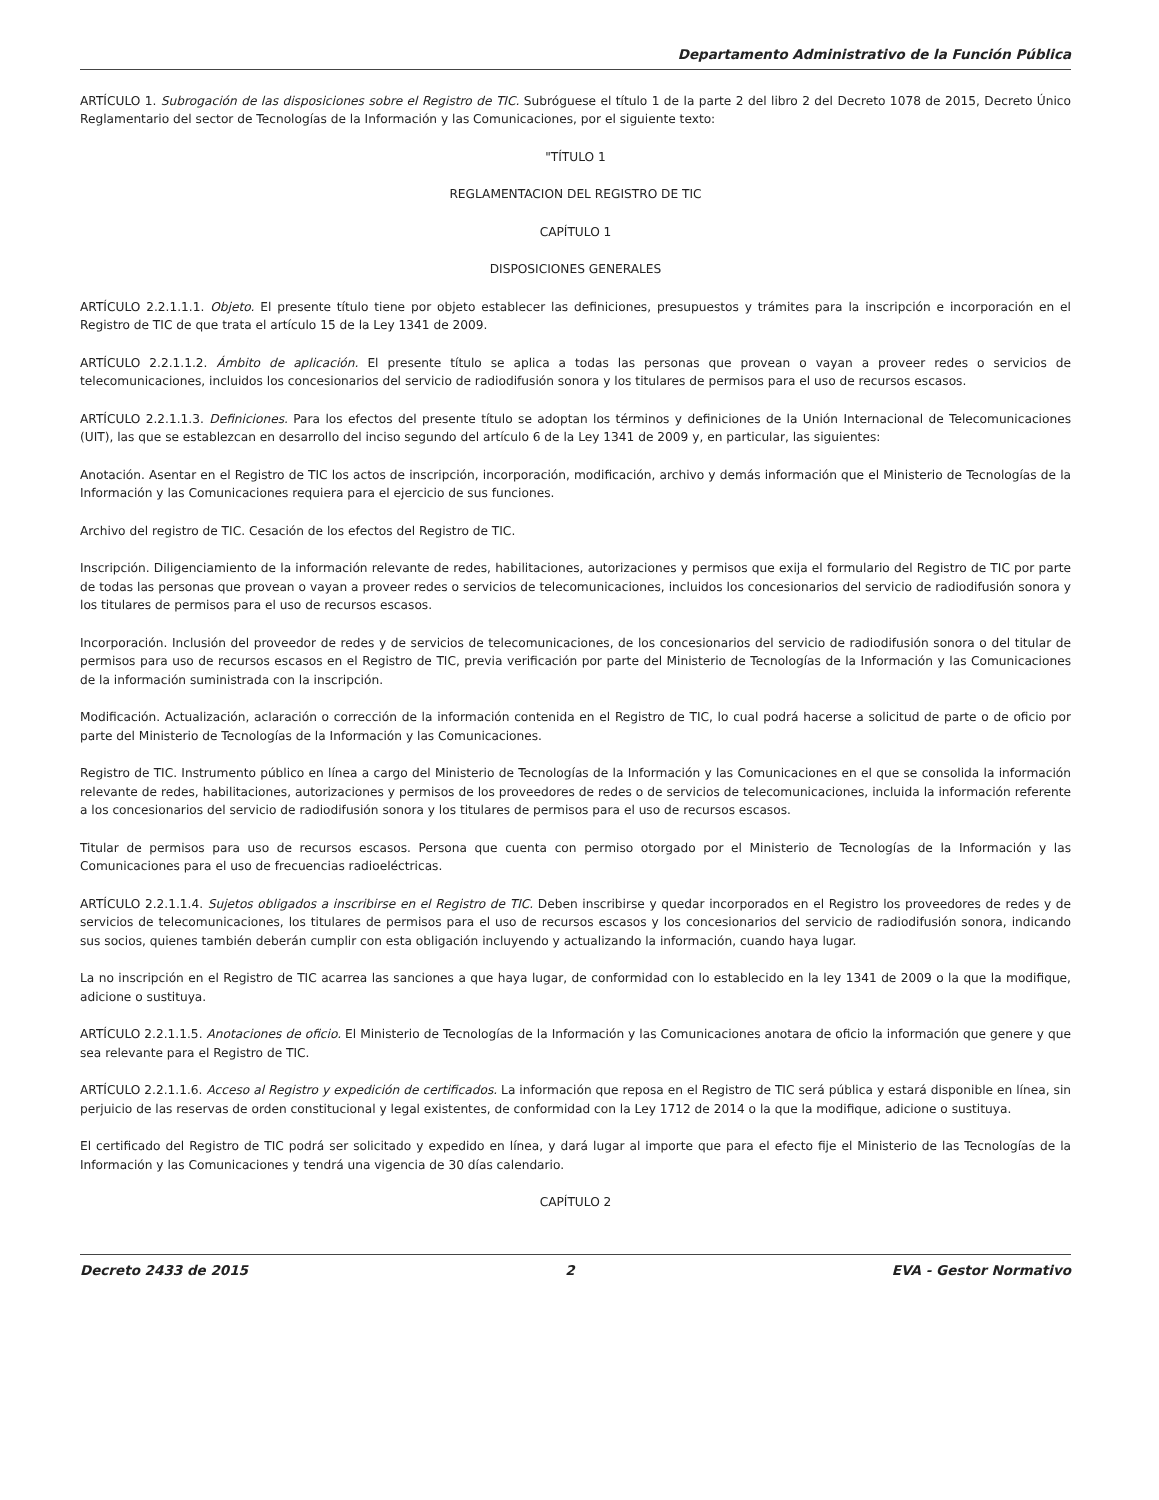Departamento Administrativo de la Función Pública
ARTÍCULO 1. Subrogación de las disposiciones sobre el Registro de TIC. Subróguese el título 1 de la parte 2 del libro 2 del Decreto 1078 de 2015, Decreto Único Reglamentario del sector de Tecnologías de la Información y las Comunicaciones, por el siguiente texto:
"TÍTULO 1
REGLAMENTACION DEL REGISTRO DE TIC
CAPÍTULO 1
DISPOSICIONES GENERALES
ARTÍCULO 2.2.1.1.1. Objeto. El presente título tiene por objeto establecer las definiciones, presupuestos y trámites para la inscripción e incorporación en el Registro de TIC de que trata el artículo 15 de la Ley 1341 de 2009.
ARTÍCULO 2.2.1.1.2. Ámbito de aplicación. El presente título se aplica a todas las personas que provean o vayan a proveer redes o servicios de telecomunicaciones, incluidos los concesionarios del servicio de radiodifusión sonora y los titulares de permisos para el uso de recursos escasos.
ARTÍCULO 2.2.1.1.3. Definiciones. Para los efectos del presente título se adoptan los términos y definiciones de la Unión Internacional de Telecomunicaciones (UIT), las que se establezcan en desarrollo del inciso segundo del artículo 6 de la Ley 1341 de 2009 y, en particular, las siguientes:
Anotación. Asentar en el Registro de TIC los actos de inscripción, incorporación, modificación, archivo y demás información que el Ministerio de Tecnologías de la Información y las Comunicaciones requiera para el ejercicio de sus funciones.
Archivo del registro de TIC. Cesación de los efectos del Registro de TIC.
Inscripción. Diligenciamiento de la información relevante de redes, habilitaciones, autorizaciones y permisos que exija el formulario del Registro de TIC por parte de todas las personas que provean o vayan a proveer redes o servicios de telecomunicaciones, incluidos los concesionarios del servicio de radiodifusión sonora y los titulares de permisos para el uso de recursos escasos.
Incorporación. Inclusión del proveedor de redes y de servicios de telecomunicaciones, de los concesionarios del servicio de radiodifusión sonora o del titular de permisos para uso de recursos escasos en el Registro de TIC, previa verificación por parte del Ministerio de Tecnologías de la Información y las Comunicaciones de la información suministrada con la inscripción.
Modificación. Actualización, aclaración o corrección de la información contenida en el Registro de TIC, lo cual podrá hacerse a solicitud de parte o de oficio por parte del Ministerio de Tecnologías de la Información y las Comunicaciones.
Registro de TIC. Instrumento público en línea a cargo del Ministerio de Tecnologías de la Información y las Comunicaciones en el que se consolida la información relevante de redes, habilitaciones, autorizaciones y permisos de los proveedores de redes o de servicios de telecomunicaciones, incluida la información referente a los concesionarios del servicio de radiodifusión sonora y los titulares de permisos para el uso de recursos escasos.
Titular de permisos para uso de recursos escasos. Persona que cuenta con permiso otorgado por el Ministerio de Tecnologías de la Información y las Comunicaciones para el uso de frecuencias radioeléctricas.
ARTÍCULO 2.2.1.1.4. Sujetos obligados a inscribirse en el Registro de TIC. Deben inscribirse y quedar incorporados en el Registro los proveedores de redes y de servicios de telecomunicaciones, los titulares de permisos para el uso de recursos escasos y los concesionarios del servicio de radiodifusión sonora, indicando sus socios, quienes también deberán cumplir con esta obligación incluyendo y actualizando la información, cuando haya lugar.
La no inscripción en el Registro de TIC acarrea las sanciones a que haya lugar, de conformidad con lo establecido en la ley 1341 de 2009 o la que la modifique, adicione o sustituya.
ARTÍCULO 2.2.1.1.5. Anotaciones de oficio. El Ministerio de Tecnologías de la Información y las Comunicaciones anotara de oficio la información que genere y que sea relevante para el Registro de TIC.
ARTÍCULO 2.2.1.1.6. Acceso al Registro y expedición de certificados. La información que reposa en el Registro de TIC será pública y estará disponible en línea, sin perjuicio de las reservas de orden constitucional y legal existentes, de conformidad con la Ley 1712 de 2014 o la que la modifique, adicione o sustituya.
El certificado del Registro de TIC podrá ser solicitado y expedido en línea, y dará lugar al importe que para el efecto fije el Ministerio de las Tecnologías de la Información y las Comunicaciones y tendrá una vigencia de 30 días calendario.
CAPÍTULO 2
Decreto 2433 de 2015 2 EVA - Gestor Normativo